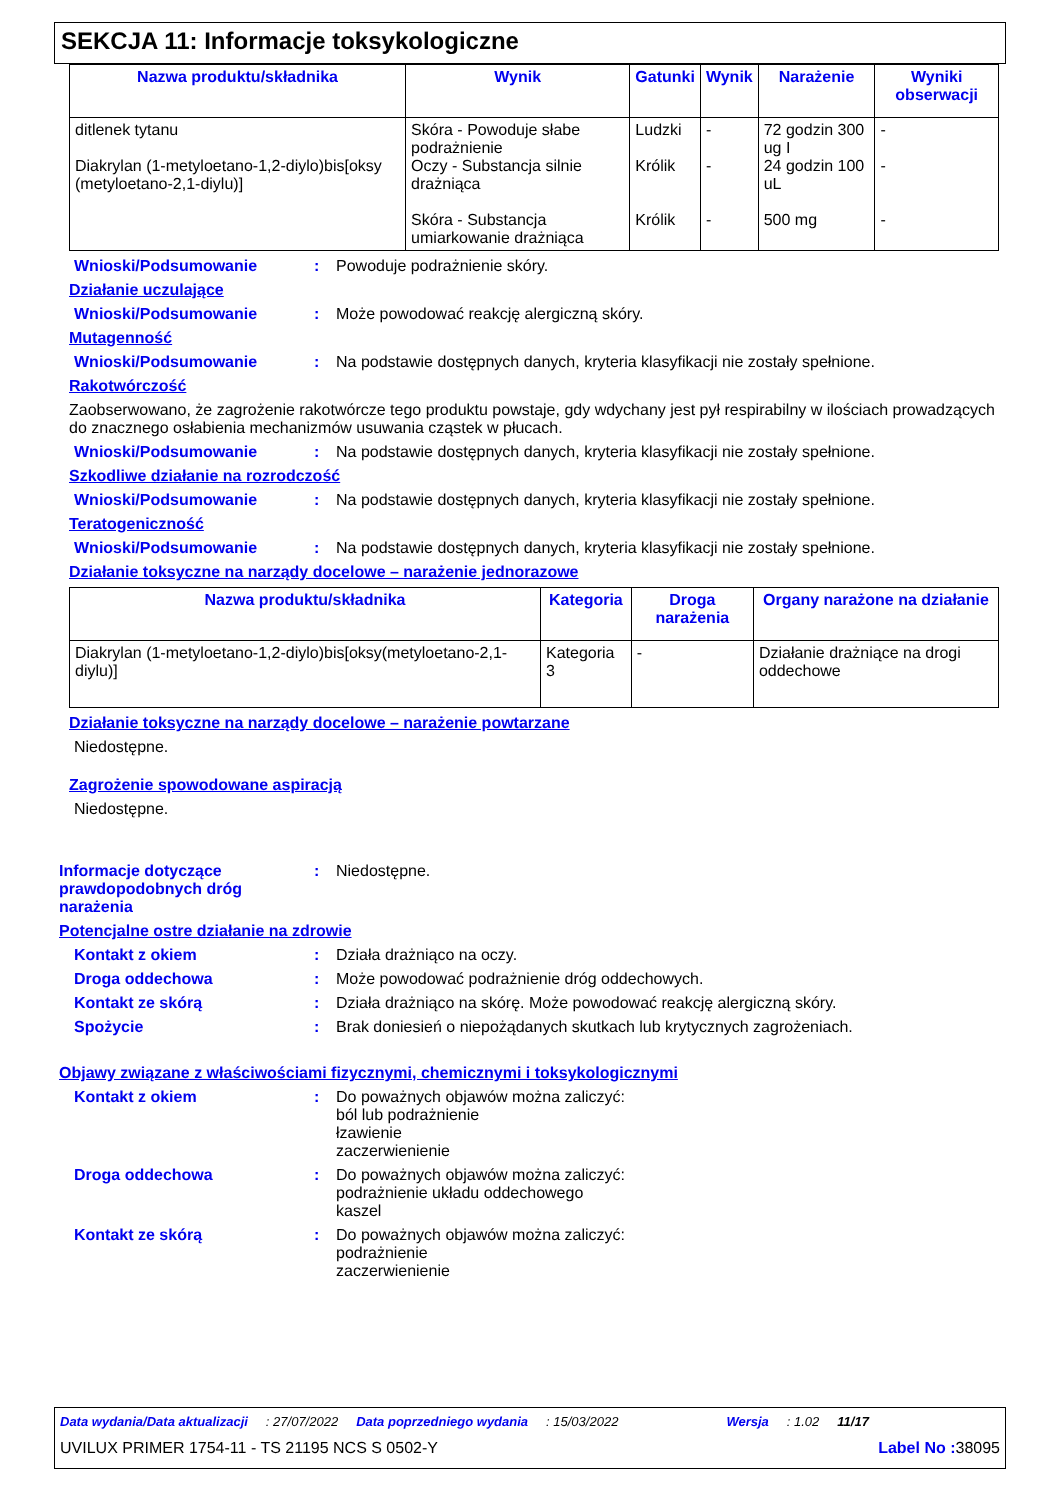SEKCJA 11: Informacje toksykologiczne
| Nazwa produktu/składnika | Wynik | Gatunki | Wynik | Narażenie | Wyniki obserwacji |
| --- | --- | --- | --- | --- | --- |
| ditlenek tytanu Diakrylan (1-metyloetano-1,2-diylo)bis[oksy (metyloetano-2,1-diylu)] | Skóra - Powoduje słabe podrażnienie Oczy - Substancja silnie drażniąca Skóra - Substancja umiarkowanie drażniąca | Ludzki Królik Królik | - - - | 72 godzin 300 ug I 24 godzin 100 uL 500 mg | - - - |
Wnioski/Podsumowanie : Powoduje podrażnienie skóry.
Działanie uczulające
Wnioski/Podsumowanie : Może powodować reakcję alergiczną skóry.
Mutagenność
Wnioski/Podsumowanie : Na podstawie dostępnych danych, kryteria klasyfikacji nie zostały spełnione.
Rakotwórczość
Zaobserwowano, że zagrożenie rakotwórcze tego produktu powstaje, gdy wdychany jest pył respirabilny w ilościach prowadzących do znacznego osłabienia mechanizmów usuwania cząstek w płucach.
Wnioski/Podsumowanie : Na podstawie dostępnych danych, kryteria klasyfikacji nie zostały spełnione.
Szkodliwe działanie na rozrodczość
Wnioski/Podsumowanie : Na podstawie dostępnych danych, kryteria klasyfikacji nie zostały spełnione.
Teratogeniczność
Wnioski/Podsumowanie : Na podstawie dostępnych danych, kryteria klasyfikacji nie zostały spełnione.
Działanie toksyczne na narządy docelowe – narażenie jednorazowe
| Nazwa produktu/składnika | Kategoria | Droga narażenia | Organy narażone na działanie |
| --- | --- | --- | --- |
| Diakrylan (1-metyloetano-1,2-diylo)bis[oksy(metyloetano-2,1-diylu)] | Kategoria 3 | - | Działanie drażniące na drogi oddechowe |
Działanie toksyczne na narządy docelowe – narażenie powtarzane
Niedostępne.
Zagrożenie spowodowane aspiracją
Niedostępne.
Informacje dotyczące prawdopodobnych dróg narażenia
: Niedostępne.
Potencjalne ostre działanie na zdrowie
Kontakt z okiem : Działa drażniąco na oczy.
Droga oddechowa : Może powodować podrażnienie dróg oddechowych.
Kontakt ze skórą : Działa drażniąco na skórę. Może powodować reakcję alergiczną skóry.
Spożycie : Brak doniesień o niepożądanych skutkach lub krytycznych zagrożeniach.
Objawy związane z właściwościami fizycznymi, chemicznymi i toksykologicznymi
Kontakt z okiem : Do poważnych objawów można zaliczyć:
ból lub podrażnienie
łzawienie
zaczerwienienie
Droga oddechowa : Do poważnych objawów można zaliczyć:
podrażnienie układu oddechowego
kaszel
Kontakt ze skórą : Do poważnych objawów można zaliczyć:
podrażnienie
zaczerwienienie
Data wydania/Data aktualizacji: 27/07/2022 Data poprzedniego wydania: 15/03/2022 Wersja: 1.02 11/17
UVILUX PRIMER 1754-11 - TS 21195 NCS S 0502-Y Label No : 38095